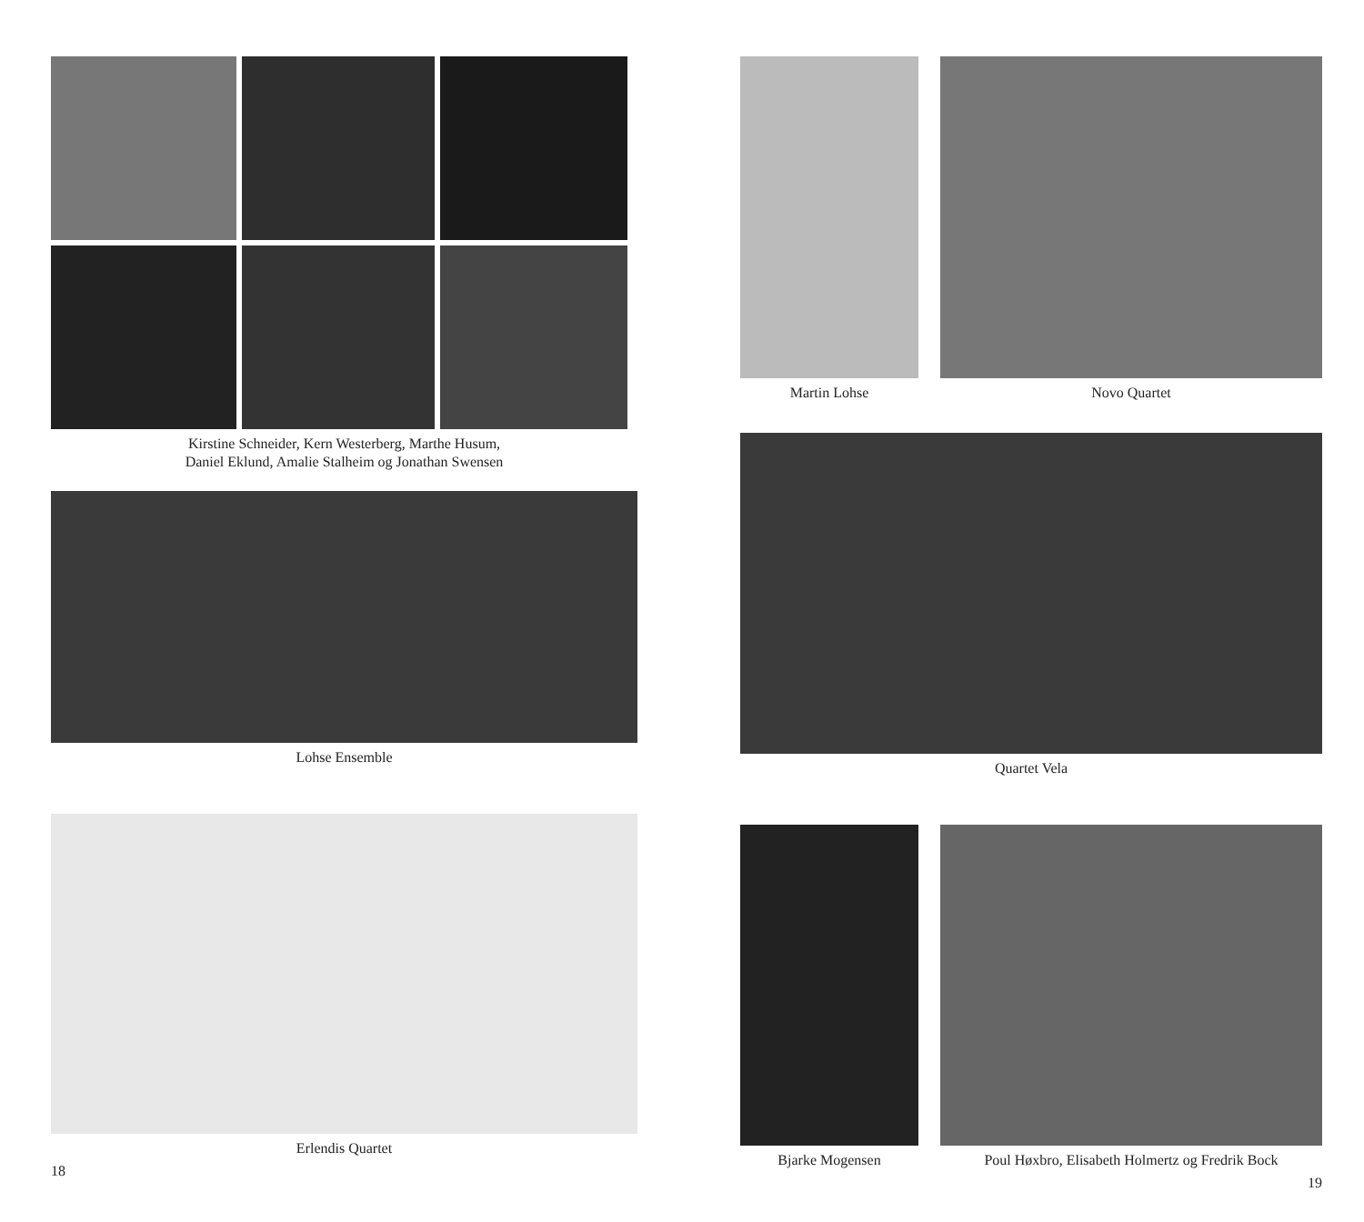Kirstine Schneider, Kern Westerberg, Marthe Husum,
Daniel Eklund, Amalie Stalheim og Jonathan Swensen
Lohse Ensemble
Erlendis Quartet
18
Martin Lohse Novo Quartet
Quartet Vela
Bjarke Mogensen Poul Høxbro, Elisabeth Holmertz og Fredrik Bock
19